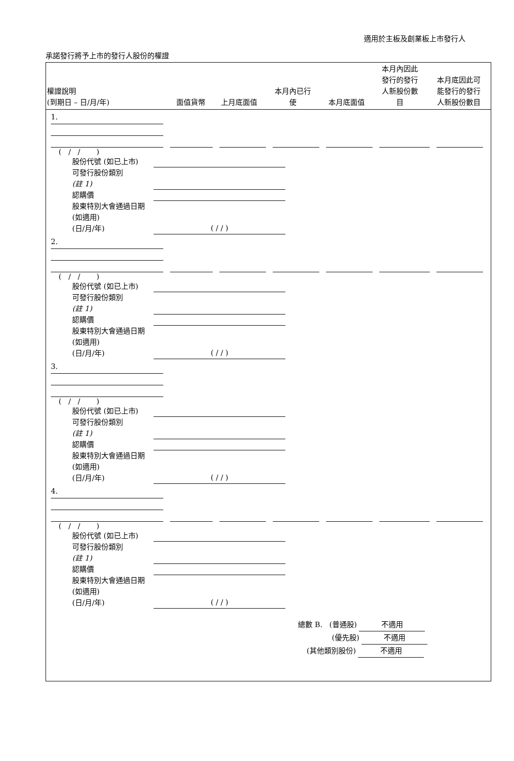適用於主板及創業板上市發行人
承諾發行將予上市的發行人股份的權證
| 權證說明 (到期日 – 日/月/年) | 面值貨幣 | 上月底面值 | 本月內已行 使 | 本月底面值 | 本月內因此 發行的發行 人新股份數 目 | 本月底因此可 能發行的發行 人新股份數目 |
1.
( / / )
股份代號 (如已上市)
可發行股份類別
(註 1)
認購價
股東特別大會通過日期 (如適用)
(日/月/年) ( / / )
2.
( / / )
股份代號 (如已上市)
可發行股份類別
(註 1)
認購價
股東特別大會通過日期 (如適用)
(日/月/年) ( / / )
3.
( / / )
股份代號 (如已上市)
可發行股份類別
(註 1)
認購價
股東特別大會通過日期 (如適用)
(日/月/年) ( / / )
4.
( / / )
股份代號 (如已上市)
可發行股份類別
(註 1)
認購價
股東特別大會通過日期 (如適用)
(日/月/年) ( / / )
總數 B. (普通股) 不適用
(優先股) 不適用
(其他類別股份) 不適用